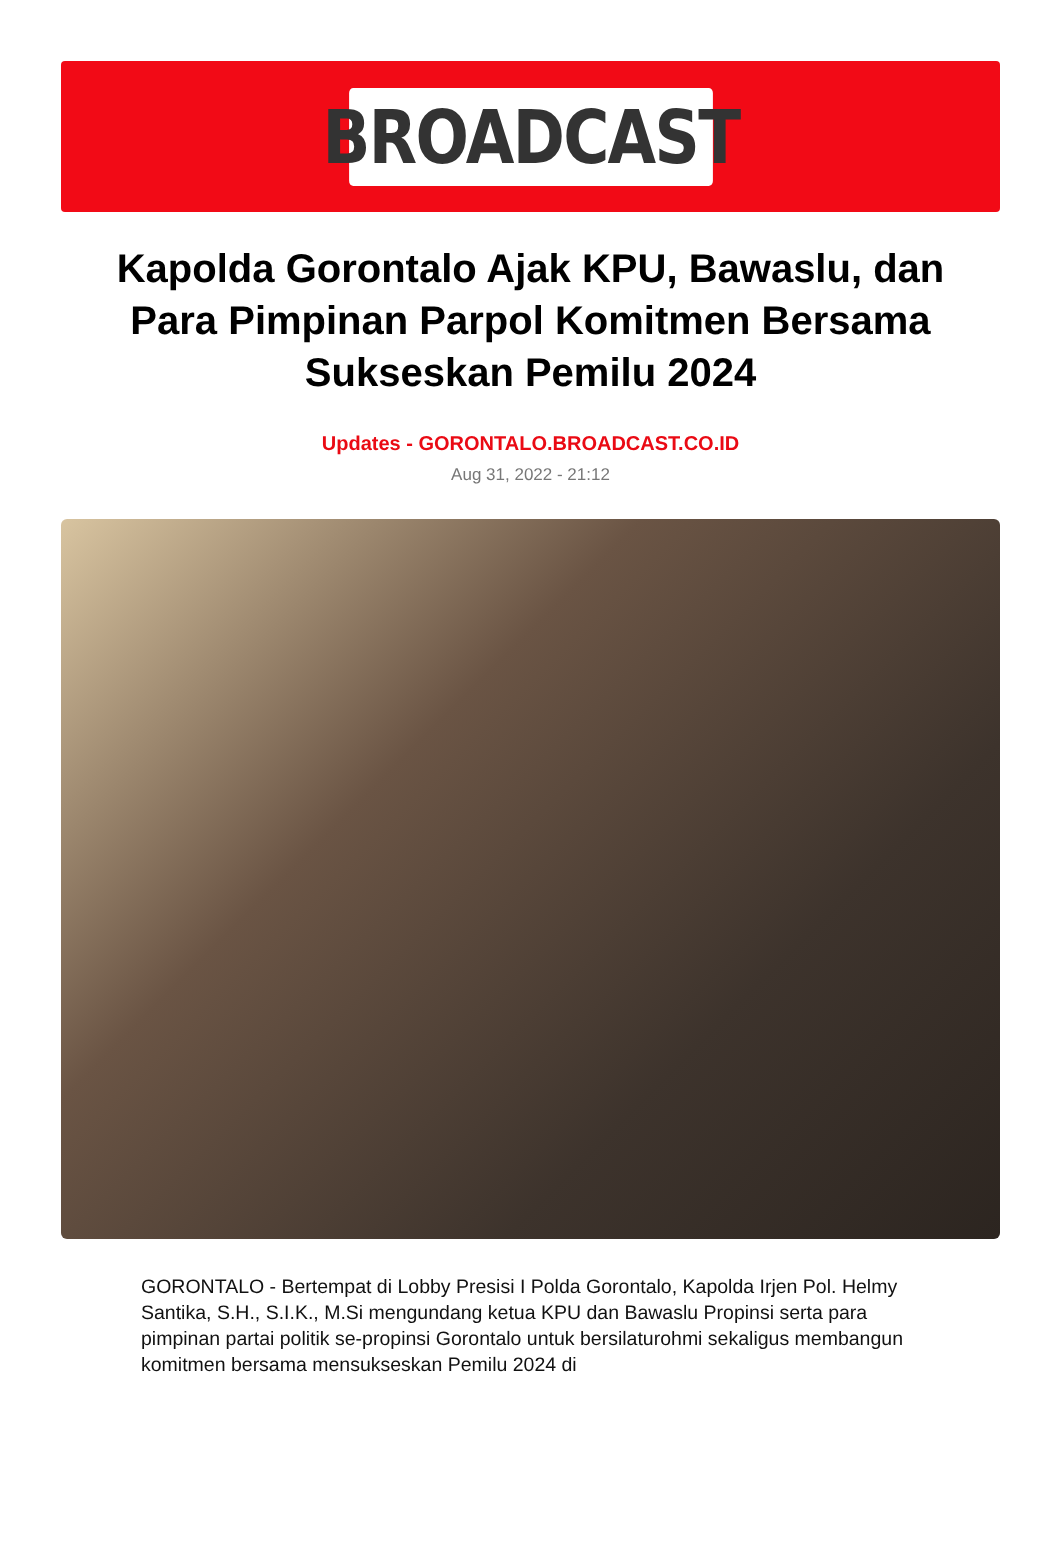BROADCAST
Kapolda Gorontalo Ajak KPU, Bawaslu, dan Para Pimpinan Parpol Komitmen Bersama Sukseskan Pemilu 2024
Updates - GORONTALO.BROADCAST.CO.ID
Aug 31, 2022 - 21:12
GORONTALO - Bertempat di Lobby Presisi I Polda Gorontalo, Kapolda Irjen Pol. Helmy Santika, S.H., S.I.K., M.Si mengundang ketua KPU dan Bawaslu Propinsi serta para pimpinan partai politik se-propinsi Gorontalo untuk bersilaturohmi sekaligus membangun komitmen bersama mensukseskan Pemilu 2024 di